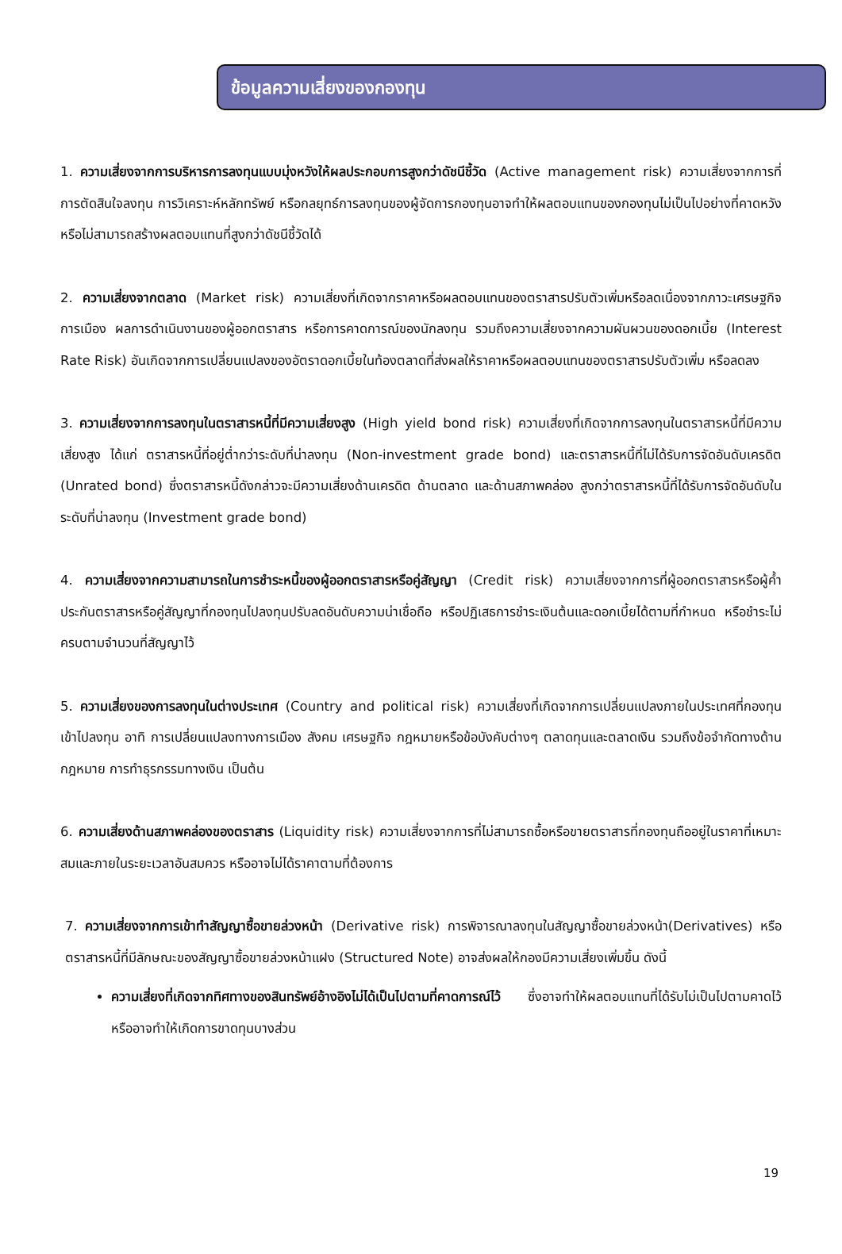ข้อมูลความเสี่ยงของกองทุน
1. ความเสี่ยงจากการบริหารการลงทุนแบบมุ่งหวังให้ผลประกอบการสูงกว่าดัชนีชี้วัด (Active management risk) ความเสี่ยงจากการที่การตัดสินใจลงทุน การวิเคราะห์หลักทรัพย์ หรือกลยุทธ์การลงทุนของผู้จัดการกองทุนอาจทำให้ผลตอบแทนของกองทุนไม่เป็นไปอย่างที่คาดหวังหรือไม่สามารถสร้างผลตอบแทนที่สูงกว่าดัชนีชี้วัดได้
2. ความเสี่ยงจากตลาด (Market risk) ความเสี่ยงที่เกิดจากราคาหรือผลตอบแทนของตราสารปรับตัวเพิ่มหรือลดเนื่องจากภาวะเศรษฐกิจ การเมือง ผลการดำเนินงานของผู้ออกตราสาร หรือการคาดการณ์ของนักลงทุน รวมถึงความเสี่ยงจากความผันผวนของดอกเบี้ย (Interest Rate Risk) อันเกิดจากการเปลี่ยนแปลงของอัตราดอกเบี้ยในท้องตลาดที่ส่งผลให้ราคาหรือผลตอบแทนของตราสารปรับตัวเพิ่ม หรือลดลง
3. ความเสี่ยงจากการลงทุนในตราสารหนี้ที่มีความเสี่ยงสูง (High yield bond risk) ความเสี่ยงที่เกิดจากการลงทุนในตราสารหนี้ที่มีความเสี่ยงสูง ได้แก่ ตราสารหนี้ที่อยู่ต่ำกว่าระดับที่น่าลงทุน (Non-investment grade bond) และตราสารหนี้ที่ไม่ได้รับการจัดอันดับเครดิต (Unrated bond) ซึ่งตราสารหนี้ดังกล่าวจะมีความเสี่ยงด้านเครดิต ด้านตลาด และด้านสภาพคล่อง สูงกว่าตราสารหนี้ที่ได้รับการจัดอันดับในระดับที่น่าลงทุน (Investment grade bond)
4. ความเสี่ยงจากความสามารถในการชำระหนี้ของผู้ออกตราสารหรือคู่สัญญา (Credit risk) ความเสี่ยงจากการที่ผู้ออกตราสารหรือผู้ค้ำประกันตราสารหรือคู่สัญญาที่กองทุนไปลงทุนปรับลดอันดับความน่าเชื่อถือ หรือปฏิเสธการชำระเงินต้นและดอกเบี้ยได้ตามที่กำหนด หรือชำระไม่ครบตามจำนวนที่สัญญาไว้
5. ความเสี่ยงของการลงทุนในต่างประเทศ (Country and political risk) ความเสี่ยงที่เกิดจากการเปลี่ยนแปลงภายในประเทศที่กองทุนเข้าไปลงทุน อาทิ การเปลี่ยนแปลงทางการเมือง สังคม เศรษฐกิจ กฎหมายหรือข้อบังคับต่างๆ ตลาดทุนและตลาดเงิน รวมถึงข้อจำกัดทางด้านกฎหมาย การทำธุรกรรมทางเงิน เป็นต้น
6. ความเสี่ยงด้านสภาพคล่องของตราสาร (Liquidity risk) ความเสี่ยงจากการที่ไม่สามารถซื้อหรือขายตราสารที่กองทุนถืออยู่ในราคาที่เหมาะสมและภายในระยะเวลาอันสมควร หรืออาจไม่ได้ราคาตามที่ต้องการ
7. ความเสี่ยงจากการเข้าทำสัญญาซื้อขายล่วงหน้า (Derivative risk) การพิจารณาลงทุนในสัญญาซื้อขายล่วงหน้า(Derivatives) หรือตราสารหนี้ที่มีลักษณะของสัญญาซื้อขายล่วงหน้าแฝง (Structured Note) อาจส่งผลให้กองมีความเสี่ยงเพิ่มขึ้น ดังนี้
ความเสี่ยงที่เกิดจากทิศทางของสินทรัพย์อ้างอิงไม่ได้เป็นไปตามที่คาดการณ์ไว้ ซึ่งอาจทำให้ผลตอบแทนที่ได้รับไม่เป็นไปตามคาดไว้ หรืออาจทำให้เกิดการขาดทุนบางส่วน
19